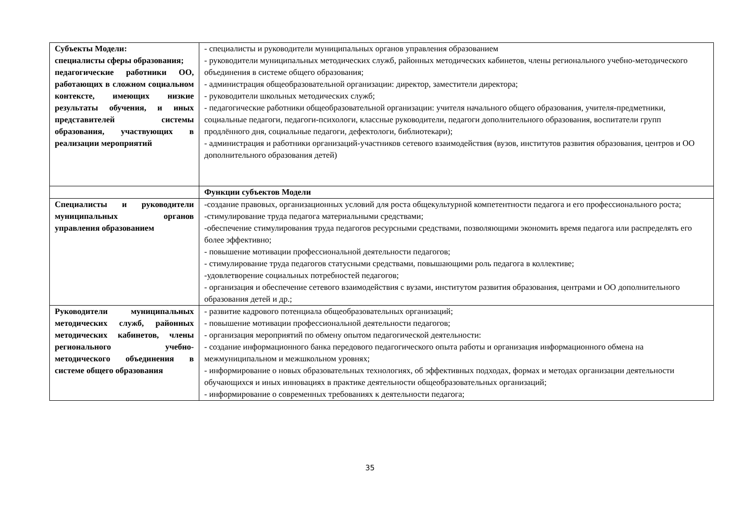| Субъекты Модели: специалисты сферы образования; педагогические работники ОО, работающих в сложном социальном контексте, имеющих низкие результаты обучения, и иных представителей системы образования, участвующих в реализации мероприятий | - специалисты и руководители муниципальных органов управления образованием - руководители муниципальных методических служб, районных методических кабинетов, члены регионального учебно-методического объединения в системе общего образования; - администрация общеобразовательной организации: директор, заместители директора; - руководители школьных методических служб; - педагогические работники общеобразовательной организации: учителя начального общего образования, учителя-предметники, социальные педагоги, педагоги-психологи, классные руководители, педагоги дополнительного образования, воспитатели групп продлённого дня, социальные педагоги, дефектологи, библиотекари); - администрация и работники организаций-участников сетевого взаимодействия (вузов, институтов развития образования, центров и ОО дополнительного образования детей) |
| | Функции субъектов Модели |
| Специалисты и руководители муниципальных органов управления образованием | -создание правовых, организационных условий для роста общекультурной компетентности педагога и его профессионального роста; -стимулирование труда педагога материальными средствами; -обеспечение стимулирования труда педагогов ресурсными средствами, позволяющими экономить время педагога или распределять его более эффективно; - повышение мотивации профессиональной деятельности педагогов; - стимулирование труда педагогов статусными средствами, повышающими роль педагога в коллективе; -удовлетворение социальных потребностей педагогов; - организация и обеспечение сетевого взаимодействия с вузами, институтом развития образования, центрами и ОО дополнительного образования детей и др.; |
| Руководители муниципальных методических служб, районных методических кабинетов, члены регионального учебно-методического объединения в системе общего образования | - развитие кадрового потенциала общеобразовательных организаций; - повышение мотивации профессиональной деятельности педагогов; - организация мероприятий по обмену опытом педагогической деятельности: - создание информационного банка передового педагогического опыта работы и организация информационного обмена на межмуниципальном и межшкольном уровнях; - информирование о новых образовательных технологиях, об эффективных подходах, формах и методах организации деятельности обучающихся и иных инновациях в практике деятельности общеобразовательных организаций; - информирование о современных требованиях к деятельности педагога; |
35